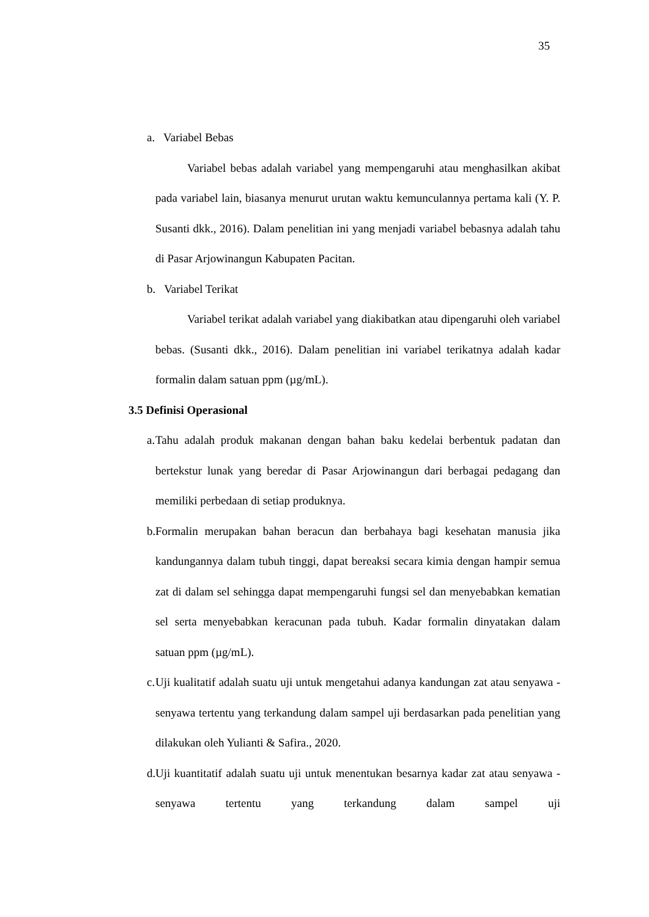35
a. Variabel Bebas
Variabel bebas adalah variabel yang mempengaruhi atau menghasilkan akibat pada variabel lain, biasanya menurut urutan waktu kemunculannya pertama kali (Y. P. Susanti dkk., 2016). Dalam penelitian ini yang menjadi variabel bebasnya adalah tahu di Pasar Arjowinangun Kabupaten Pacitan.
b. Variabel Terikat
Variabel terikat adalah variabel yang diakibatkan atau dipengaruhi oleh variabel bebas. (Susanti dkk., 2016). Dalam penelitian ini variabel terikatnya adalah kadar formalin dalam satuan ppm (µg/mL).
3.5 Definisi Operasional
a.
Tahu adalah produk makanan dengan bahan baku kedelai berbentuk padatan dan bertekstur lunak yang beredar di Pasar Arjowinangun dari berbagai pedagang dan memiliki perbedaan di setiap produknya.
b.
Formalin merupakan bahan beracun dan berbahaya bagi kesehatan manusia jika kandungannya dalam tubuh tinggi, dapat bereaksi secara kimia dengan hampir semua zat di dalam sel sehingga dapat mempengaruhi fungsi sel dan menyebabkan kematian sel serta menyebabkan keracunan pada tubuh. Kadar formalin dinyatakan dalam satuan ppm (µg/mL).
c.
Uji kualitatif adalah suatu uji untuk mengetahui adanya kandungan zat atau senyawa - senyawa tertentu yang terkandung dalam sampel uji berdasarkan pada penelitian yang dilakukan oleh Yulianti & Safira., 2020.
d.
Uji kuantitatif adalah suatu uji untuk menentukan besarnya kadar zat atau senyawa - senyawa tertentu yang terkandung dalam sampel uji